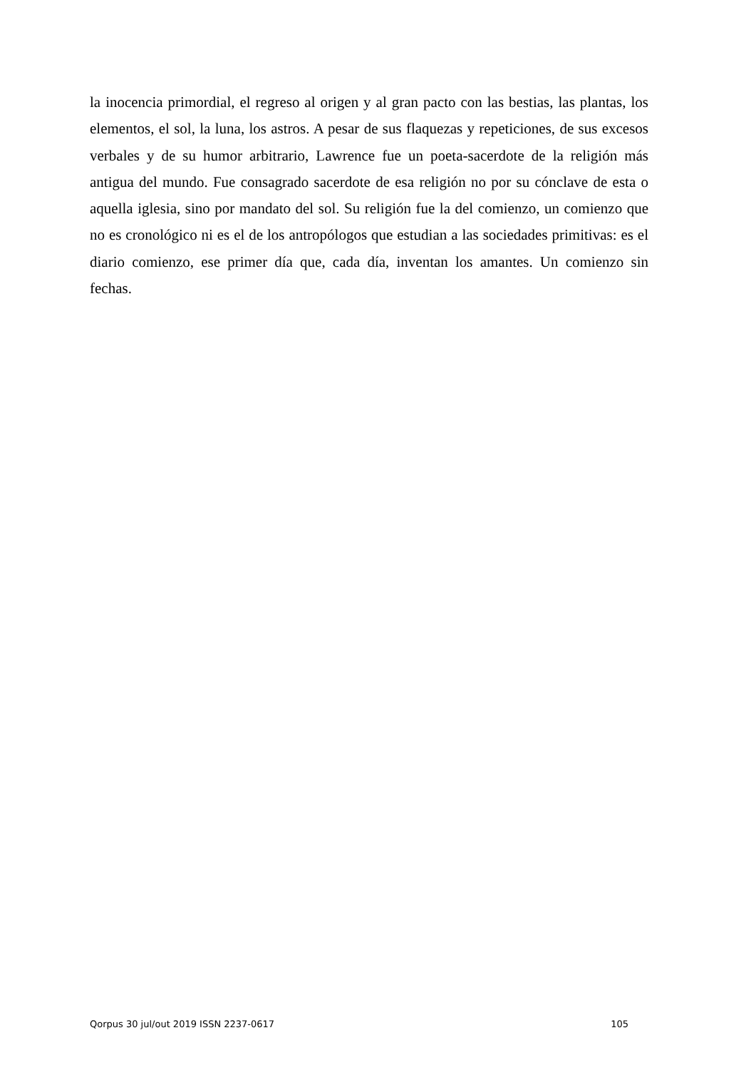la inocencia primordial, el regreso al origen y al gran pacto con las bestias, las plantas, los elementos, el sol, la luna, los astros. A pesar de sus flaquezas y repeticiones, de sus excesos verbales y de su humor arbitrario, Lawrence fue un poeta-sacerdote de la religión más antigua del mundo. Fue consagrado sacerdote de esa religión no por su cónclave de esta o aquella iglesia, sino por mandato del sol. Su religión fue la del comienzo, un comienzo que no es cronológico ni es el de los antropólogos que estudian a las sociedades primitivas: es el diario comienzo, ese primer día que, cada día, inventan los amantes. Un comienzo sin fechas.
Qorpus 30 jul/out 2019 ISSN 2237-0617 105